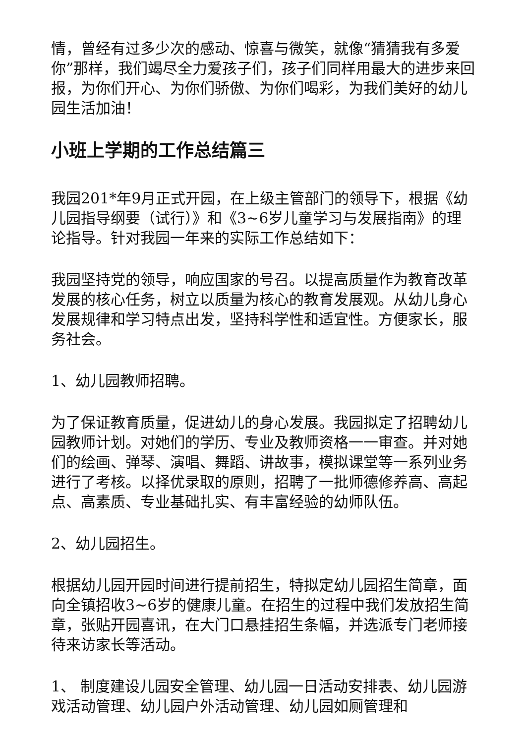情，曾经有过多少次的感动、惊喜与微笑，就像“猜猜我有多爱你”那样，我们竭尽全力爱孩子们，孩子们同样用最大的进步来回报，为你们开心、为你们骄傲、为你们喝彩，为我们美好的幼儿园生活加油！
小班上学期的工作总结篇三
我园201*年9月正式开园，在上级主管部门的领导下，根据《幼儿园指导纲要（试行）》和《3~6岁儿童学习与发展指南》的理论指导。针对我园一年来的实际工作总结如下：
我园坚持党的领导，响应国家的号召。以提高质量作为教育改革发展的核心任务，树立以质量为核心的教育发展观。从幼儿身心发展规律和学习特点出发，坚持科学性和适宜性。方便家长，服务社会。
1、幼儿园教师招聘。
为了保证教育质量，促进幼儿的身心发展。我园拟定了招聘幼儿园教师计划。对她们的学历、专业及教师资格一一审查。并对她们的绘画、弹琴、演唱、舞蹈、讲故事，模拟课堂等一系列业务进行了考核。以择优录取的原则，招聘了一批师德修养高、高起点、高素质、专业基础扎实、有丰富经验的幼师队伍。
2、幼儿园招生。
根据幼儿园开园时间进行提前招生，特拟定幼儿园招生简章，面向全镇招收3~6岁的健康儿童。在招生的过程中我们发放招生简章，张贴开园喜讯，在大门口悬挂招生条幅，并选派专门老师接待来访家长等活动。
1、 制度建设儿园安全管理、幼儿园一日活动安排表、幼儿园游戏活动管理、幼儿园户外活动管理、幼儿园如厕管理和